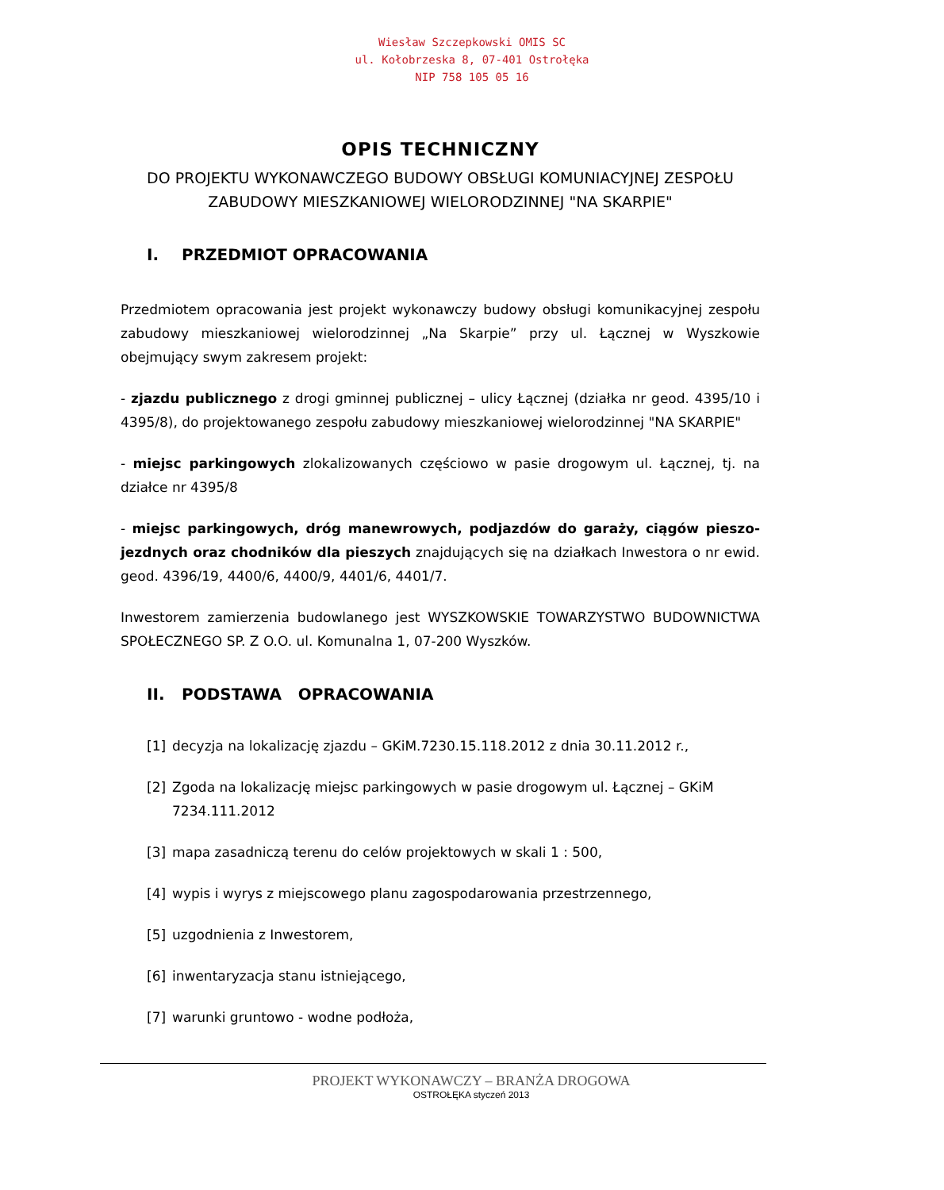Wiesław Szczepkowski OMIS SC
ul. Kołobrzeska 8, 07-401 Ostrołęka
NIP 758 105 05 16
OPIS TECHNICZNY
DO PROJEKTU WYKONAWCZEGO BUDOWY OBSŁUGI KOMUNIACYJNEJ ZESPOŁU ZABUDOWY MIESZKANIOWEJ WIELORODZINNEJ "NA SKARPIE"
I. PRZEDMIOT OPRACOWANIA
Przedmiotem opracowania jest projekt wykonawczy budowy obsługi komunikacyjnej zespołu zabudowy mieszkaniowej wielorodzinnej „Na Skarpie” przy ul. Łącznej w Wyszkowie obejmujący swym zakresem projekt:
- zjazdu publicznego z drogi gminnej publicznej – ulicy Łącznej (działka nr geod. 4395/10 i 4395/8), do projektowanego zespołu zabudowy mieszkaniowej wielorodzinnej "NA SKARPIE"
- miejsc parkingowych zlokalizowanych częściowo w pasie drogowym ul. Łącznej, tj. na działce nr 4395/8
- miejsc parkingowych, dróg manewrowych, podjazdów do garaży, ciągów pieszo-jezdnych oraz chodników dla pieszych znajdujących się na działkach Inwestora o nr ewid. geod. 4396/19, 4400/6, 4400/9, 4401/6, 4401/7.
Inwestorem zamierzenia budowlanego jest WYSZKOWSKIE TOWARZYSTWO BUDOWNICTWA SPOŁECZNEGO SP. Z O.O. ul. Komunalna 1, 07-200 Wyszków.
II. PODSTAWA OPRACOWANIA
[1] decyzja na lokalizację zjazdu – GKiM.7230.15.118.2012 z dnia 30.11.2012 r.,
[2] Zgoda na lokalizację miejsc parkingowych w pasie drogowym ul. Łącznej – GKiM 7234.111.2012
[3] mapa zasadniczą terenu do celów projektowych w skali 1 : 500,
[4] wypis i wyrys z miejscowego planu zagospodarowania przestrzennego,
[5] uzgodnienia z Inwestorem,
[6] inwentaryzacja stanu istniejącego,
[7] warunki gruntowo - wodne podłoża,
PROJEKT WYKONAWCZY – BRANŻA DROGOWA
OSTROŁĘKA styczeń 2013